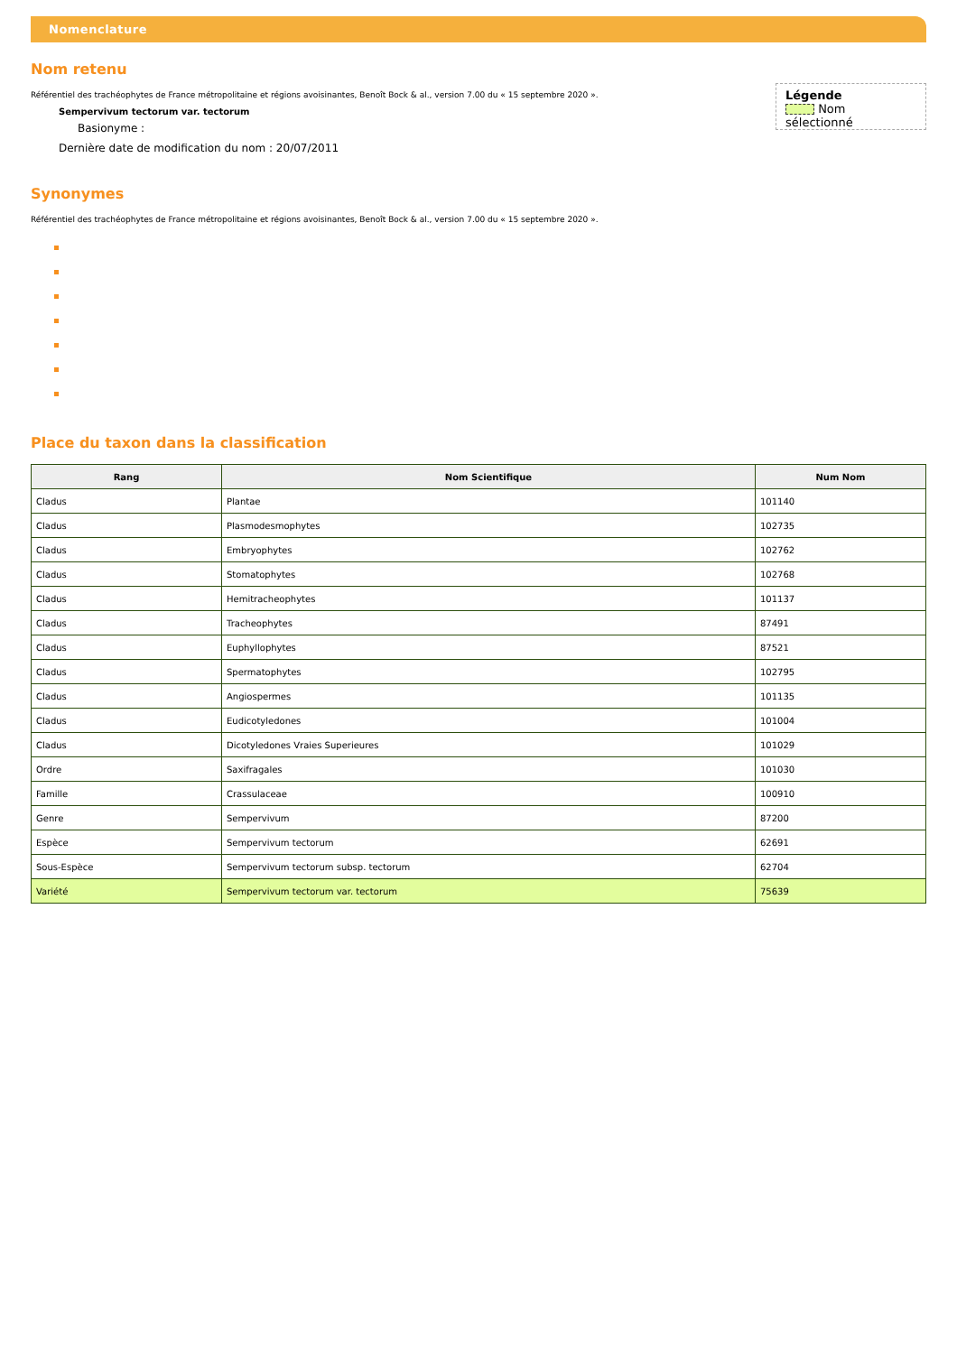Nomenclature
Nom retenu
Référentiel des trachéophytes de France métropolitaine et régions avoisinantes, Benoît Bock & al., version 7.00 du « 15 septembre 2020 ».
Sempervivum tectorum var. tectorum
Basionyme :
Dernière date de modification du nom : 20/07/2011
Légende
Nom sélectionné
Synonymes
Référentiel des trachéophytes de France métropolitaine et régions avoisinantes, Benoît Bock & al., version 7.00 du « 15 septembre 2020 ».
Place du taxon dans la classification
| Rang | Nom Scientifique | Num Nom |
| --- | --- | --- |
| Cladus | Plantae | 101140 |
| Cladus | Plasmodesmophytes | 102735 |
| Cladus | Embryophytes | 102762 |
| Cladus | Stomatophytes | 102768 |
| Cladus | Hemitracheophytes | 101137 |
| Cladus | Tracheophytes | 87491 |
| Cladus | Euphyllophytes | 87521 |
| Cladus | Spermatophytes | 102795 |
| Cladus | Angiospermes | 101135 |
| Cladus | Eudicotyledones | 101004 |
| Cladus | Dicotyledones Vraies Superieures | 101029 |
| Ordre | Saxifragales | 101030 |
| Famille | Crassulaceae | 100910 |
| Genre | Sempervivum | 87200 |
| Espèce | Sempervivum tectorum | 62691 |
| Sous-Espèce | Sempervivum tectorum subsp. tectorum | 62704 |
| Variété | Sempervivum tectorum var. tectorum | 75639 |